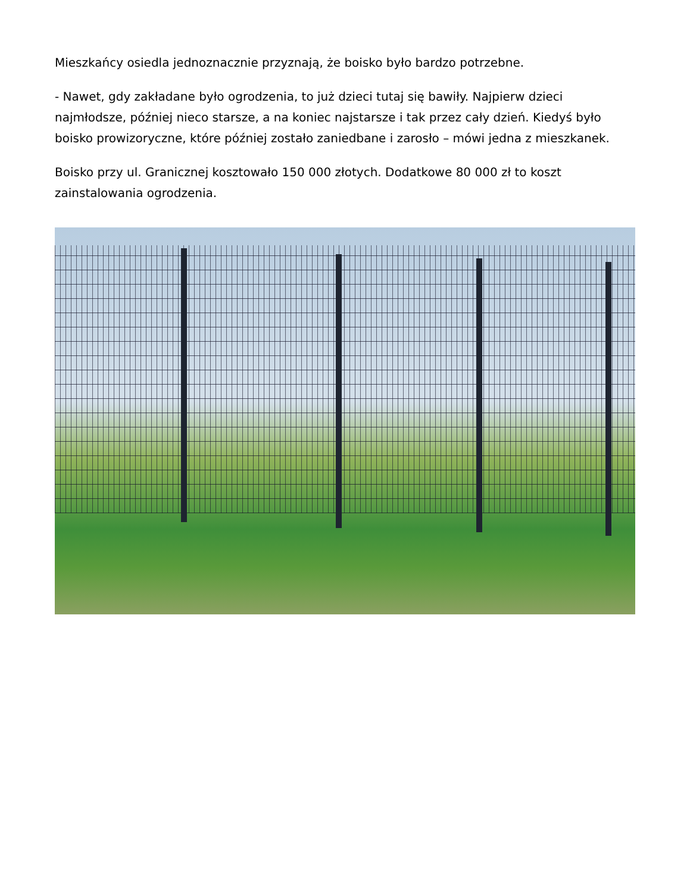Mieszkańcy osiedla jednoznacznie przyznają, że boisko było bardzo potrzebne.
- Nawet, gdy zakładane było ogrodzenia, to już dzieci tutaj się bawiły. Najpierw dzieci najmłodsze, później nieco starsze, a na koniec najstarsze i tak przez cały dzień. Kiedyś było boisko prowizoryczne, które później zostało zaniedbane i zarosło – mówi jedna z mieszkanek.
Boisko przy ul. Granicznej kosztowało 150 000 złotych. Dodatkowe 80 000 zł to koszt zainstalowania ogrodzenia.